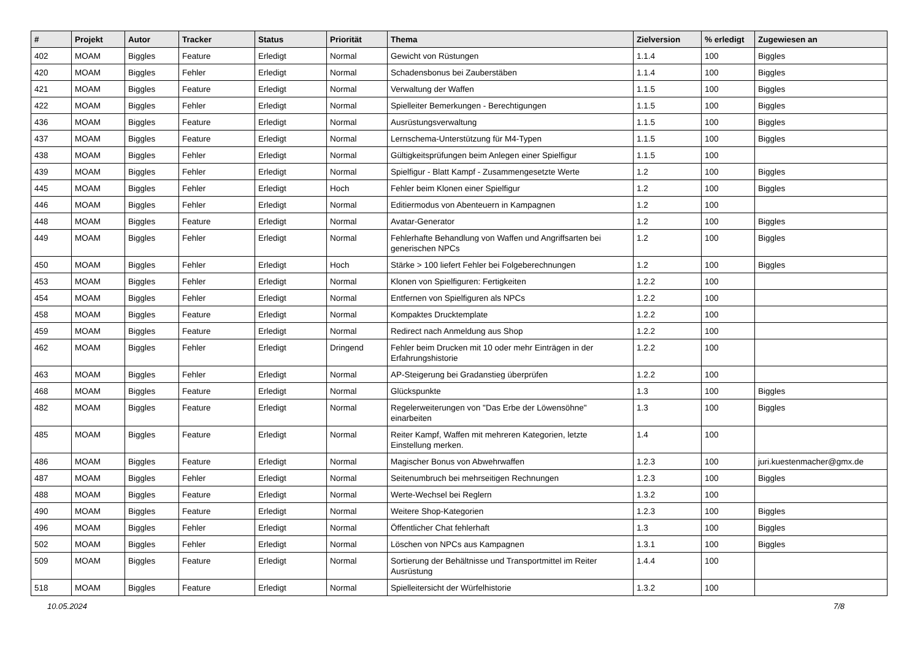| # | Projekt | Autor | Tracker | Status | Priorität | Thema | Zielversion | % erledigt | Zugewiesen an |
| --- | --- | --- | --- | --- | --- | --- | --- | --- | --- |
| 402 | MOAM | Biggles | Feature | Erledigt | Normal | Gewicht von Rüstungen | 1.1.4 | 100 | Biggles |
| 420 | MOAM | Biggles | Fehler | Erledigt | Normal | Schadensbonus bei Zauberstäben | 1.1.4 | 100 | Biggles |
| 421 | MOAM | Biggles | Feature | Erledigt | Normal | Verwaltung der Waffen | 1.1.5 | 100 | Biggles |
| 422 | MOAM | Biggles | Fehler | Erledigt | Normal | Spielleiter Bemerkungen - Berechtigungen | 1.1.5 | 100 | Biggles |
| 436 | MOAM | Biggles | Feature | Erledigt | Normal | Ausrüstungsverwaltung | 1.1.5 | 100 | Biggles |
| 437 | MOAM | Biggles | Feature | Erledigt | Normal | Lernschema-Unterstützung für M4-Typen | 1.1.5 | 100 | Biggles |
| 438 | MOAM | Biggles | Fehler | Erledigt | Normal | Gültigkeitsprüfungen beim Anlegen einer Spielfigur | 1.1.5 | 100 | |
| 439 | MOAM | Biggles | Fehler | Erledigt | Normal | Spielfigur - Blatt Kampf - Zusammengesetzte Werte | 1.2 | 100 | Biggles |
| 445 | MOAM | Biggles | Fehler | Erledigt | Hoch | Fehler beim Klonen einer Spielfigur | 1.2 | 100 | Biggles |
| 446 | MOAM | Biggles | Fehler | Erledigt | Normal | Editiermodus von Abenteuern in Kampagnen | 1.2 | 100 | |
| 448 | MOAM | Biggles | Feature | Erledigt | Normal | Avatar-Generator | 1.2 | 100 | Biggles |
| 449 | MOAM | Biggles | Fehler | Erledigt | Normal | Fehlerhafte Behandlung von Waffen und Angriffsarten bei generischen NPCs | 1.2 | 100 | Biggles |
| 450 | MOAM | Biggles | Fehler | Erledigt | Hoch | Stärke > 100 liefert Fehler bei Folgeberechnungen | 1.2 | 100 | Biggles |
| 453 | MOAM | Biggles | Fehler | Erledigt | Normal | Klonen von Spielfiguren: Fertigkeiten | 1.2.2 | 100 | |
| 454 | MOAM | Biggles | Fehler | Erledigt | Normal | Entfernen von Spielfiguren als NPCs | 1.2.2 | 100 | |
| 458 | MOAM | Biggles | Feature | Erledigt | Normal | Kompaktes Drucktemplate | 1.2.2 | 100 | |
| 459 | MOAM | Biggles | Feature | Erledigt | Normal | Redirect nach Anmeldung aus Shop | 1.2.2 | 100 | |
| 462 | MOAM | Biggles | Fehler | Erledigt | Dringend | Fehler beim Drucken mit 10 oder mehr Einträgen in der Erfahrungshistorie | 1.2.2 | 100 | |
| 463 | MOAM | Biggles | Fehler | Erledigt | Normal | AP-Steigerung bei Gradanstieg überprüfen | 1.2.2 | 100 | |
| 468 | MOAM | Biggles | Feature | Erledigt | Normal | Glückspunkte | 1.3 | 100 | Biggles |
| 482 | MOAM | Biggles | Feature | Erledigt | Normal | Regelerweiterungen von "Das Erbe der Löwensöhne" einarbeiten | 1.3 | 100 | Biggles |
| 485 | MOAM | Biggles | Feature | Erledigt | Normal | Reiter Kampf, Waffen mit mehreren Kategorien, letzte Einstellung merken. | 1.4 | 100 | |
| 486 | MOAM | Biggles | Feature | Erledigt | Normal | Magischer Bonus von Abwehrwaffen | 1.2.3 | 100 | juri.kuestenmacher@gmx.de |
| 487 | MOAM | Biggles | Fehler | Erledigt | Normal | Seitenumbruch bei mehrseitigen Rechnungen | 1.2.3 | 100 | Biggles |
| 488 | MOAM | Biggles | Feature | Erledigt | Normal | Werte-Wechsel bei Reglern | 1.3.2 | 100 | |
| 490 | MOAM | Biggles | Feature | Erledigt | Normal | Weitere Shop-Kategorien | 1.2.3 | 100 | Biggles |
| 496 | MOAM | Biggles | Fehler | Erledigt | Normal | Öffentlicher Chat fehlerhaft | 1.3 | 100 | Biggles |
| 502 | MOAM | Biggles | Fehler | Erledigt | Normal | Löschen von NPCs aus Kampagnen | 1.3.1 | 100 | Biggles |
| 509 | MOAM | Biggles | Feature | Erledigt | Normal | Sortierung der Behältnisse und Transportmittel im Reiter Ausrüstung | 1.4.4 | 100 | |
| 518 | MOAM | Biggles | Feature | Erledigt | Normal | Spielleitersicht der Würfelhistorie | 1.3.2 | 100 | |
10.05.2024 7/8